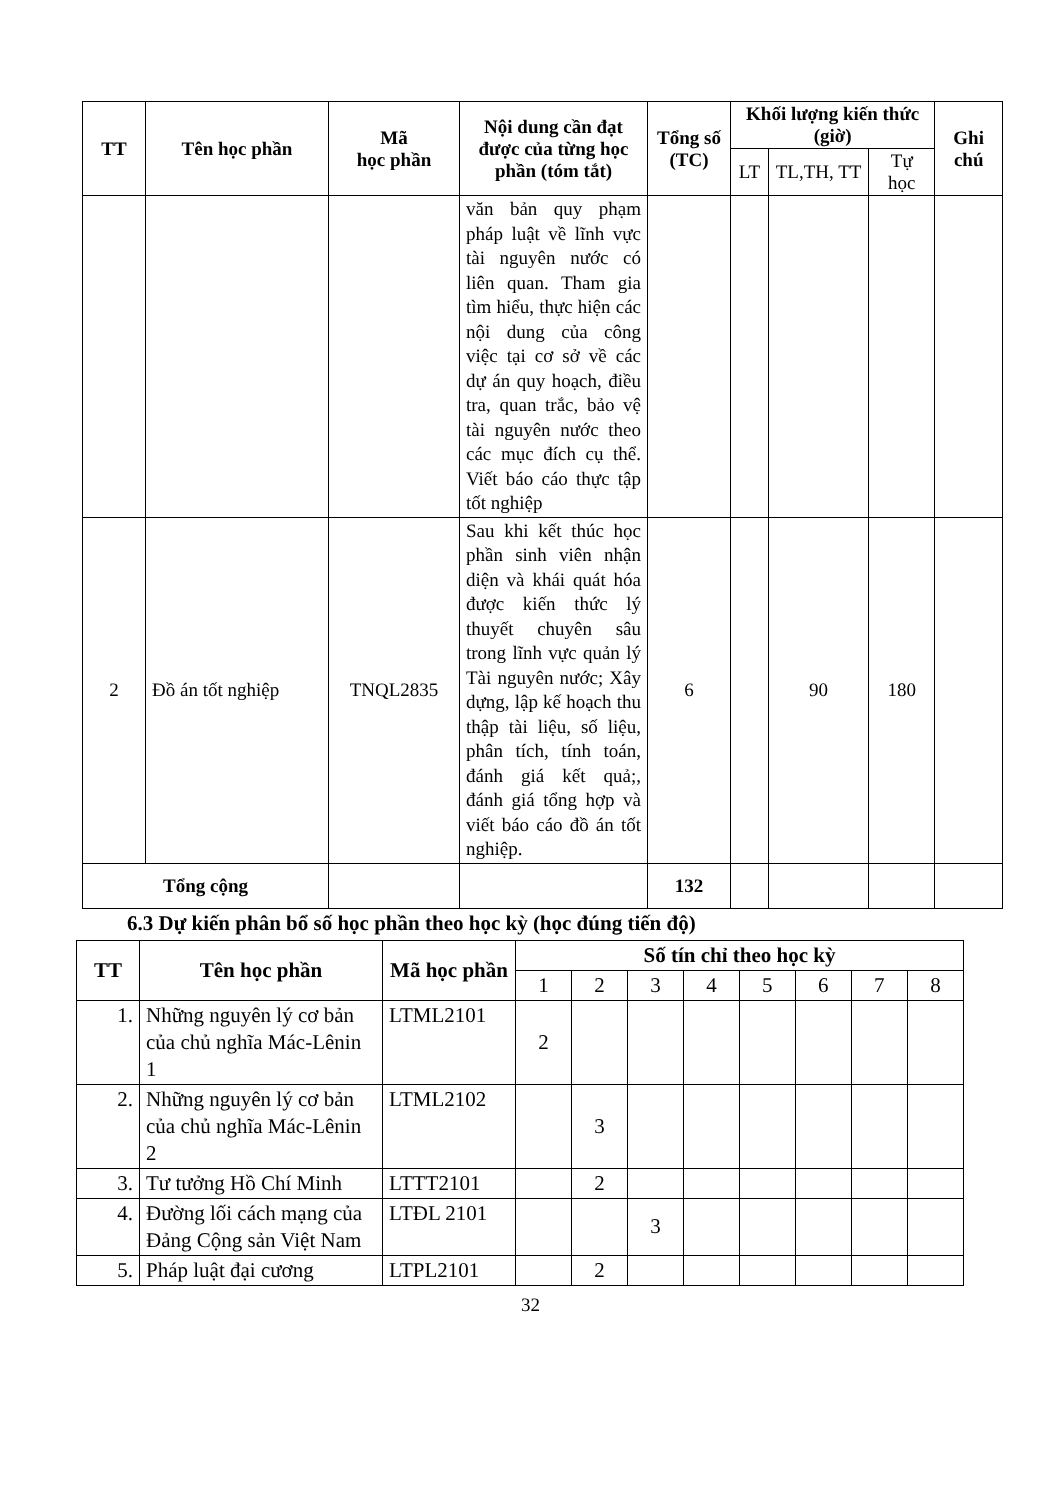| TT | Tên học phần | Mã học phần | Nội dung cần đạt được của từng học phần (tóm tắt) | Tổng số (TC) | Khối lượng kiến thức (giờ) | | | Ghi chú |
| --- | --- | --- | --- | --- | --- | --- | --- | --- |
| | | | | | LT | TL,TH, TT | Tự học | |
| | | | văn bản quy phạm pháp luật về lĩnh vực tài nguyên nước có liên quan. Tham gia tìm hiểu, thực hiện các nội dung của công việc tại cơ sở về các dự án quy hoạch, điều tra, quan trắc, bảo vệ tài nguyên nước theo các mục đích cụ thể. Viết báo cáo thực tập tốt nghiệp | | | | | |
| 2 | Đồ án tốt nghiệp | TNQL2835 | Sau khi kết thúc học phần sinh viên nhận diện và khái quát hóa được kiến thức lý thuyết chuyên sâu trong lĩnh vực quản lý Tài nguyên nước; Xây dựng, lập kế hoạch thu thập tài liệu, số liệu, phân tích, tính toán, đánh giá kết quả;, đánh giá tổng hợp và viết báo cáo đồ án tốt nghiệp. | 6 | | 90 | 180 | |
| Tổng cộng | | | | 132 | | | | |
6.3 Dự kiến phân bổ số học phần theo học kỳ (học đúng tiến độ)
| TT | Tên học phần | Mã học phần | Số tín chỉ theo học kỳ | | | | | | | |
| --- | --- | --- | --- | --- | --- | --- | --- | --- | --- | --- |
| | | | 1 | 2 | 3 | 4 | 5 | 6 | 7 | 8 |
| 1. | Những nguyên lý cơ bản của chủ nghĩa Mác-Lênin 1 | LTML2101 | 2 | | | | | | | |
| 2. | Những nguyên lý cơ bản của chủ nghĩa Mác-Lênin 2 | LTML2102 | | 3 | | | | | | |
| 3. | Tư tưởng Hồ Chí Minh | LTTT2101 | | 2 | | | | | | |
| 4. | Đường lối cách mạng của Đảng Cộng sản Việt Nam | LTĐL 2101 | | | 3 | | | | | |
| 5. | Pháp luật đại cương | LTPL2101 | | 2 | | | | | | |
32